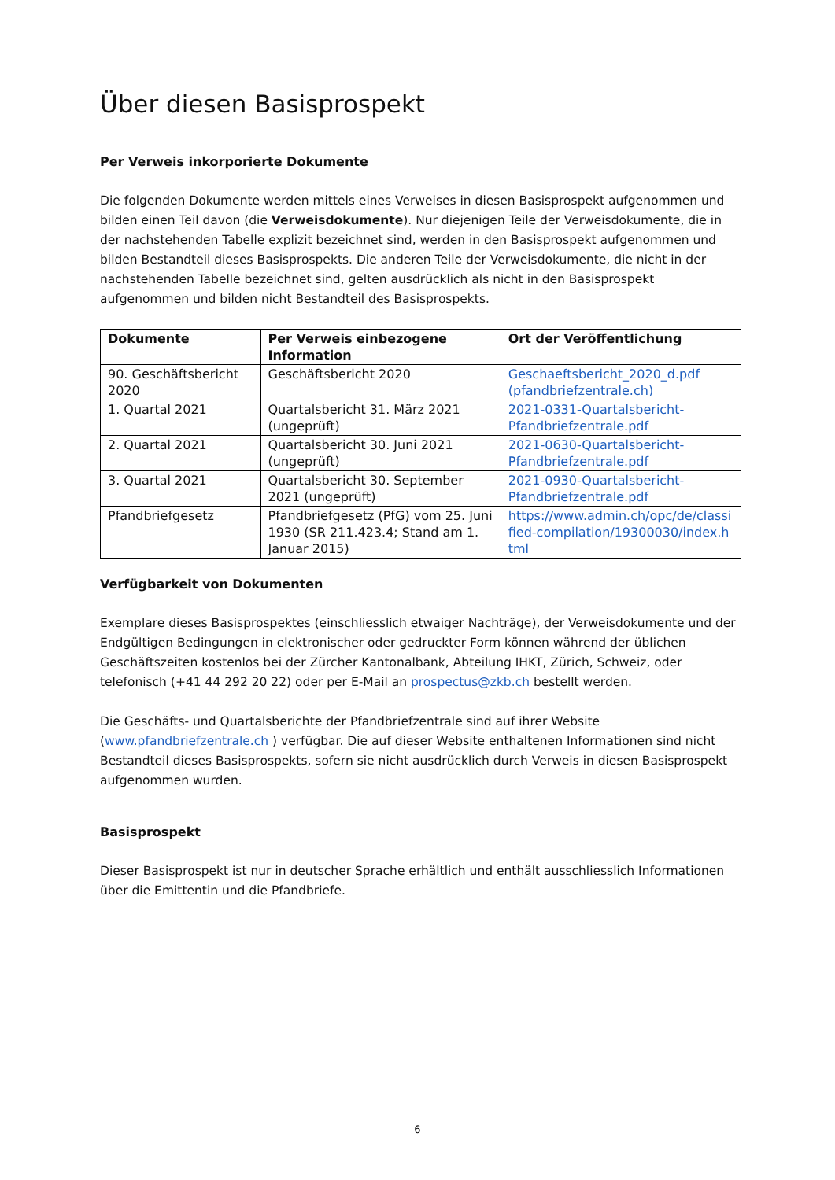Über diesen Basisprospekt
Per Verweis inkorporierte Dokumente
Die folgenden Dokumente werden mittels eines Verweises in diesen Basisprospekt aufgenommen und bilden einen Teil davon (die Verweisdokumente). Nur diejenigen Teile der Verweisdokumente, die in der nachstehenden Tabelle explizit bezeichnet sind, werden in den Basisprospekt aufgenommen und bilden Bestandteil dieses Basisprospekts. Die anderen Teile der Verweisdokumente, die nicht in der nachstehenden Tabelle bezeichnet sind, gelten ausdrücklich als nicht in den Basisprospekt aufgenommen und bilden nicht Bestandteil des Basisprospekts.
| Dokumente | Per Verweis einbezogene Information | Ort der Veröffentlichung |
| --- | --- | --- |
| 90. Geschäftsbericht 2020 | Geschäftsbericht 2020 | Geschaeftsbericht_2020_d.pdf (pfandbriefzentrale.ch) |
| 1. Quartal 2021 | Quartalsbericht 31. März 2021 (ungeprüft) | 2021-0331-Quartalsbericht-Pfandbriefzentrale.pdf |
| 2. Quartal 2021 | Quartalsbericht 30. Juni 2021 (ungeprüft) | 2021-0630-Quartalsbericht-Pfandbriefzentrale.pdf |
| 3. Quartal 2021 | Quartalsbericht 30. September 2021 (ungeprüft) | 2021-0930-Quartalsbericht-Pfandbriefzentrale.pdf |
| Pfandbriefgesetz | Pfandbriefgesetz (PfG) vom 25. Juni 1930 (SR 211.423.4; Stand am 1. Januar 2015) | https://www.admin.ch/opc/de/classified-compilation/19300030/index.html |
Verfügbarkeit von Dokumenten
Exemplare dieses Basisprospektes (einschliesslich etwaiger Nachträge), der Verweisdokumente und der Endgültigen Bedingungen in elektronischer oder gedruckter Form können während der üblichen Geschäftszeiten kostenlos bei der Zürcher Kantonalbank, Abteilung IHKT, Zürich, Schweiz, oder telefonisch (+41 44 292 20 22) oder per E-Mail an prospectus@zkb.ch bestellt werden.
Die Geschäfts- und Quartalsberichte der Pfandbriefzentrale sind auf ihrer Website (www.pfandbriefzentrale.ch ) verfügbar. Die auf dieser Website enthaltenen Informationen sind nicht Bestandteil dieses Basisprospekts, sofern sie nicht ausdrücklich durch Verweis in diesen Basisprospekt aufgenommen wurden.
Basisprospekt
Dieser Basisprospekt ist nur in deutscher Sprache erhältlich und enthält ausschliesslich Informationen über die Emittentin und die Pfandbriefe.
6